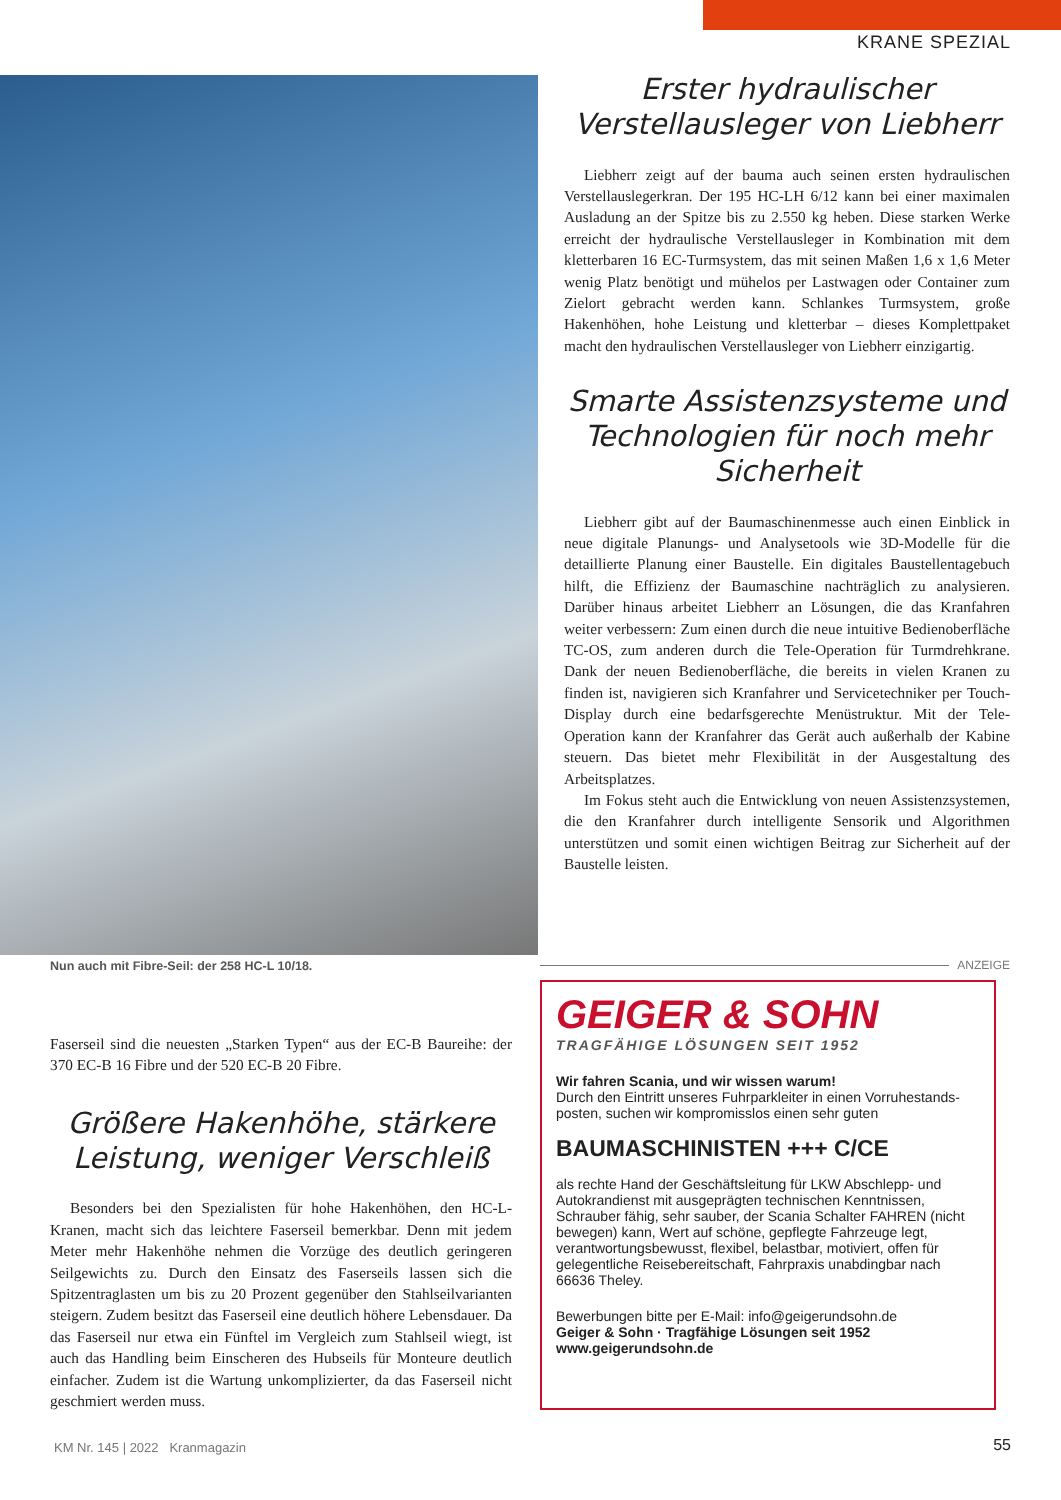KRANE SPEZIAL
Nun auch mit Fibre-Seil: der 258 HC-L 10/18.
Faserseil sind die neuesten „Starken Typen“ aus der EC-B Baureihe: der 370 EC-B 16 Fibre und der 520 EC-B 20 Fibre.
Größere Hakenhöhe, stärkere Leistung, weniger Verschleiß
Besonders bei den Spezialisten für hohe Hakenhöhen, den HC-L-Kranen, macht sich das leichtere Faserseil bemerkbar. Denn mit jedem Meter mehr Hakenhöhe nehmen die Vorzüge des deutlich geringeren Seilgewichts zu. Durch den Einsatz des Faserseils lassen sich die Spitzentraglasten um bis zu 20 Prozent gegenüber den Stahlseilvarianten steigern. Zudem besitzt das Faserseil eine deutlich höhere Lebensdauer. Da das Faserseil nur etwa ein Fünftel im Vergleich zum Stahlseil wiegt, ist auch das Handling beim Einscheren des Hubseils für Monteure deutlich einfacher. Zudem ist die Wartung unkomplizierter, da das Faserseil nicht geschmiert werden muss.
Erster hydraulischer Verstellausleger von Liebherr
Liebherr zeigt auf der bauma auch seinen ersten hydraulischen Verstellauslegerkran. Der 195 HC-LH 6/12 kann bei einer maximalen Ausladung an der Spitze bis zu 2.550 kg heben. Diese starken Werke erreicht der hydraulische Verstellausleger in Kombination mit dem kletterbaren 16 EC-Turmsystem, das mit seinen Maßen 1,6 x 1,6 Meter wenig Platz benötigt und mühelos per Lastwagen oder Container zum Zielort gebracht werden kann. Schlankes Turmsystem, große Hakenhöhen, hohe Leistung und kletterbar – dieses Komplettpaket macht den hydraulischen Verstellausleger von Liebherr einzigartig.
Smarte Assistenzsysteme und Technologien für noch mehr Sicherheit
Liebherr gibt auf der Baumaschinenmesse auch einen Einblick in neue digitale Planungs- und Analysetools wie 3D-Modelle für die detaillierte Planung einer Baustelle. Ein digitales Baustellentagebuch hilft, die Effizienz der Baumaschine nachträglich zu analysieren. Darüber hinaus arbeitet Liebherr an Lösungen, die das Kranfahren weiter verbessern: Zum einen durch die neue intuitive Bedienoberfläche TC-OS, zum anderen durch die Tele-Operation für Turmdrehkrane. Dank der neuen Bedienoberfläche, die bereits in vielen Kranen zu finden ist, navigieren sich Kranfahrer und Servicetechniker per Touch-Display durch eine bedarfsgerechte Menüstruktur. Mit der Tele-Operation kann der Kranfahrer das Gerät auch außerhalb der Kabine steuern. Das bietet mehr Flexibilität in der Ausgestaltung des Arbeitsplatzes.
Im Fokus steht auch die Entwicklung von neuen Assistenzsystemen, die den Kranfahrer durch intelligente Sensorik und Algorithmen unterstützen und somit einen wichtigen Beitrag zur Sicherheit auf der Baustelle leisten.
ANZEIGE
GEIGER & SOHN
TRAGFÄHIGE LÖSUNGEN SEIT 1952
Wir fahren Scania, und wir wissen warum!
Durch den Eintritt unseres Fuhrparkleiter in einen Vorruhestands-posten, suchen wir kompromisslos einen sehr guten
BAUMASCHINISTEN +++ C/CE
als rechte Hand der Geschäftsleitung für LKW Abschlepp- und Autokrandienst mit ausgeprägten technischen Kenntnissen, Schrauber fähig, sehr sauber, der Scania Schalter FAHREN (nicht bewegen) kann, Wert auf schöne, gepflegte Fahrzeuge legt, verantwortungsbewusst, flexibel, belastbar, motiviert, offen für gelegentliche Reisebereitschaft, Fahrpraxis unabdingbar nach 66636 Theley.
Bewerbungen bitte per E-Mail: info@geigerundsohn.de
Geiger & Sohn · Tragfähige Lösungen seit 1952
www.geigerundsohn.de
KM Nr. 145 | 2022 Kranmagazin
55